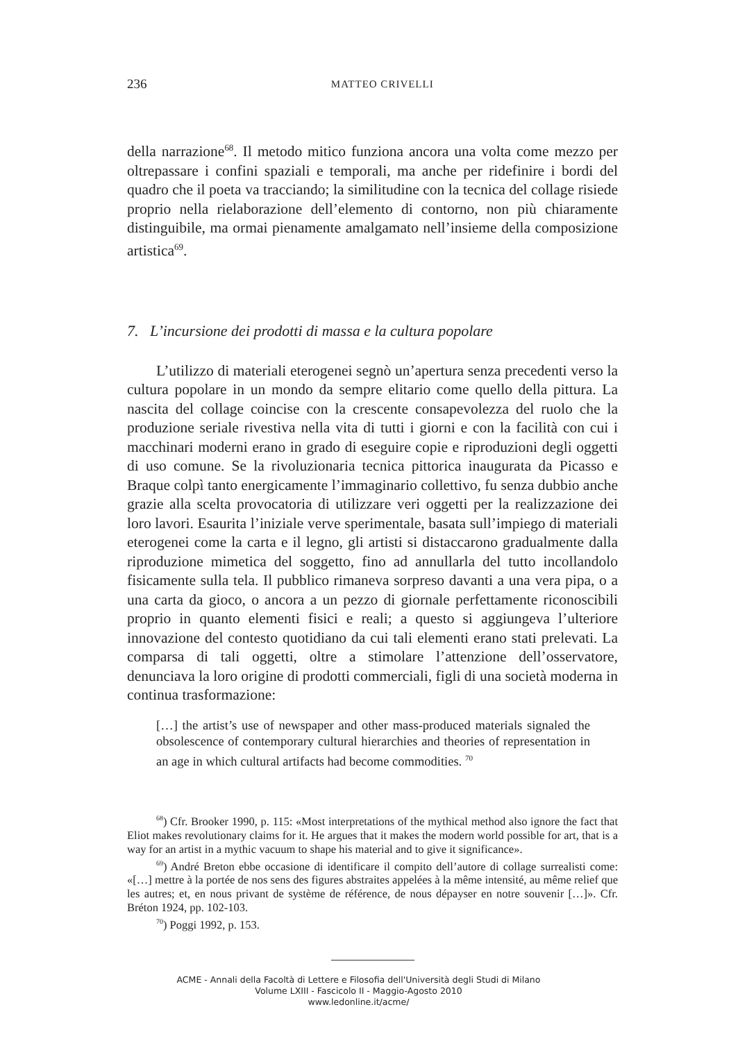236
MATTEO CRIVELLI
della narrazione<sup>68</sup>. Il metodo mitico funziona ancora una volta come mezzo per oltrepassare i confini spaziali e temporali, ma anche per ridefinire i bordi del quadro che il poeta va tracciando; la similitudine con la tecnica del collage risiede proprio nella rielaborazione dell’elemento di contorno, non più chiaramente distinguibile, ma ormai pienamente amalgamato nell’insieme della composizione artistica<sup>69</sup>.
7. L’incursione dei prodotti di massa e la cultura popolare
L’utilizzo di materiali eterogenei segnò un’apertura senza precedenti verso la cultura popolare in un mondo da sempre elitario come quello della pittura. La nascita del collage coincise con la crescente consapevolezza del ruolo che la produzione seriale rivestiva nella vita di tutti i giorni e con la facilità con cui i macchinari moderni erano in grado di eseguire copie e riproduzioni degli oggetti di uso comune. Se la rivoluzionaria tecnica pittorica inaugurata da Picasso e Braque colpì tanto energicamente l’immaginario collettivo, fu senza dubbio anche grazie alla scelta provocatoria di utilizzare veri oggetti per la realizzazione dei loro lavori. Esaurita l’iniziale verve sperimentale, basata sull’impiego di materiali eterogenei come la carta e il legno, gli artisti si distaccarono gradualmente dalla riproduzione mimetica del soggetto, fino ad annullarla del tutto incollandolo fisicamente sulla tela. Il pubblico rimaneva sorpreso davanti a una vera pipa, o a una carta da gioco, o ancora a un pezzo di giornale perfettamente riconoscibili proprio in quanto elementi fisici e reali; a questo si aggiungeva l’ulteriore innovazione del contesto quotidiano da cui tali elementi erano stati prelevati. La comparsa di tali oggetti, oltre a stimolare l’attenzione dell’osservatore, denunciava la loro origine di prodotti commerciali, figli di una società moderna in continua trasformazione:
[…] the artist’s use of newspaper and other mass-produced materials signaled the obsolescence of contemporary cultural hierarchies and theories of representation in an age in which cultural artifacts had become commodities. <sup>70</sup>
<sup>68</sup>) Cfr. Brooker 1990, p. 115: «Most interpretations of the mythical method also ignore the fact that Eliot makes revolutionary claims for it. He argues that it makes the modern world possible for art, that is a way for an artist in a mythic vacuum to shape his material and to give it significance».
<sup>69</sup>) André Breton ebbe occasione di identificare il compito dell’autore di collage surrealisti come: «[…] mettre à la portée de nos sens des figures abstraites appelées à la même intensité, au même relief que les autres; et, en nous privant de système de référence, de nous dépayser en notre souvenir […]». Cfr. Bréton 1924, pp. 102-103.
<sup>70</sup>) Poggi 1992, p. 153.
ACME - Annali della Facoltà di Lettere e Filosofia dell'Università degli Studi di Milano
Volume LXIII - Fascicolo II - Maggio-Agosto 2010
www.ledonline.it/acme/